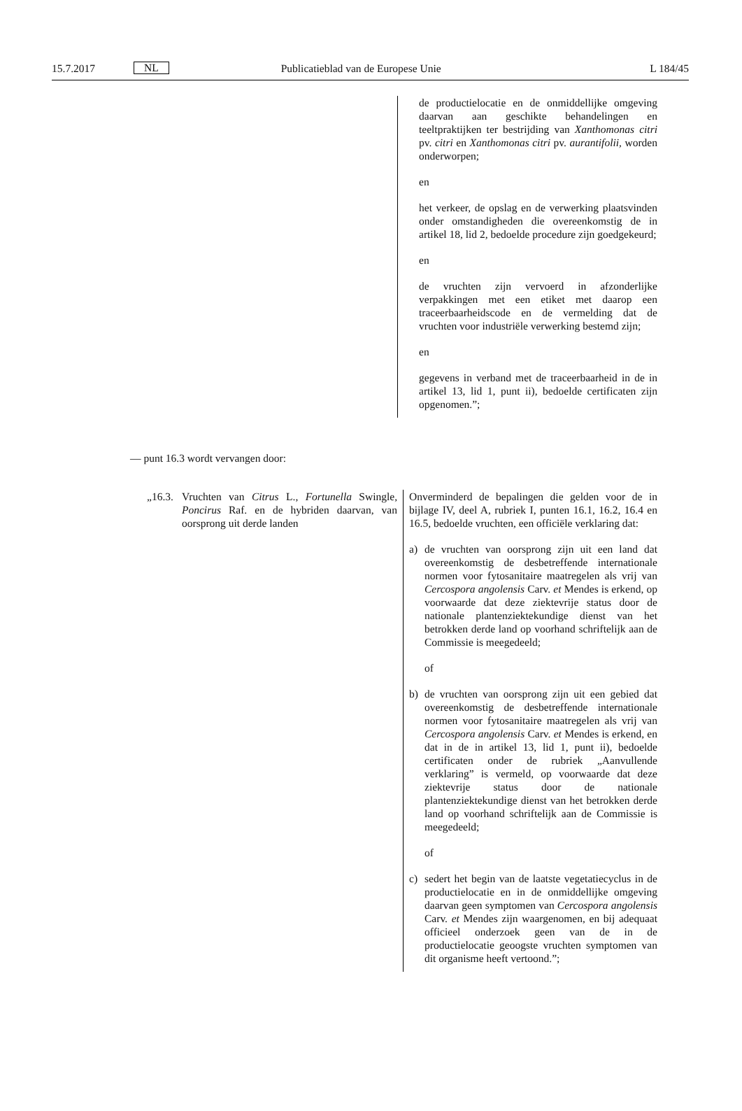15.7.2017 NL Publicatieblad van de Europese Unie L 184/45
| | de productielocatie en de onmiddellijke omgeving daarvan aan geschikte behandelingen en teeltpraktijken ter bestrijding van Xanthomonas citri pv. citri en Xanthomonas citri pv. aurantifolii, worden onderworpen; en het verkeer, de opslag en de verwerking plaatsvinden onder omstandigheden die overeenkomstig de in artikel 18, lid 2, bedoelde procedure zijn goedgekeurd; en de vruchten zijn vervoerd in afzonderlijke verpakkingen met een etiket met daarop een traceerbaarheidscode en de vermelding dat de vruchten voor industriële verwerking bestemd zijn; en gegevens in verband met de traceerbaarheid in de in artikel 13, lid 1, punt ii), bedoelde certificaten zijn opgenomen.”; |
— punt 16.3 wordt vervangen door:
| „16.3. Vruchten van Citrus L., Fortunella Swingle, Poncirus Raf. en de hybriden daarvan, van oorsprong uit derde landen | Onverminderd de bepalingen die gelden voor de in bijlage IV, deel A, rubriek I, punten 16.1, 16.2, 16.4 en 16.5, bedoelde vruchten, een officiële verklaring dat: a) de vruchten van oorsprong zijn uit een land dat overeenkomstig de desbetreffende internationale normen voor fytosanitaire maatregelen als vrij van Cercospora angolensis Carv. et Mendes is erkend, op voorwaarde dat deze ziektevrije status door de nationale plantenziektekundige dienst van het betrokken derde land op voorhand schriftelijk aan de Commissie is meegedeeld; of b) de vruchten van oorsprong zijn uit een gebied dat overeenkomstig de desbetreffende internationale normen voor fytosanitaire maatregelen als vrij van Cercospora angolensis Carv. et Mendes is erkend, en dat in de in artikel 13, lid 1, punt ii), bedoelde certificaten onder de rubriek „Aanvullende verklaring” is vermeld, op voorwaarde dat deze ziektevrije status door de nationale plantenziektekundige dienst van het betrokken derde land op voorhand schriftelijk aan de Commissie is meegedeeld; of c) sedert het begin van de laatste vegetatiecyclus in de productielocatie en in de onmiddellijke omgeving daarvan geen symptomen van Cercospora angolensis Carv. et Mendes zijn waargenomen, en bij adequaat officieel onderzoek geen van de in de productielocatie geoogste vruchten symptomen van dit organisme heeft vertoond.”; |